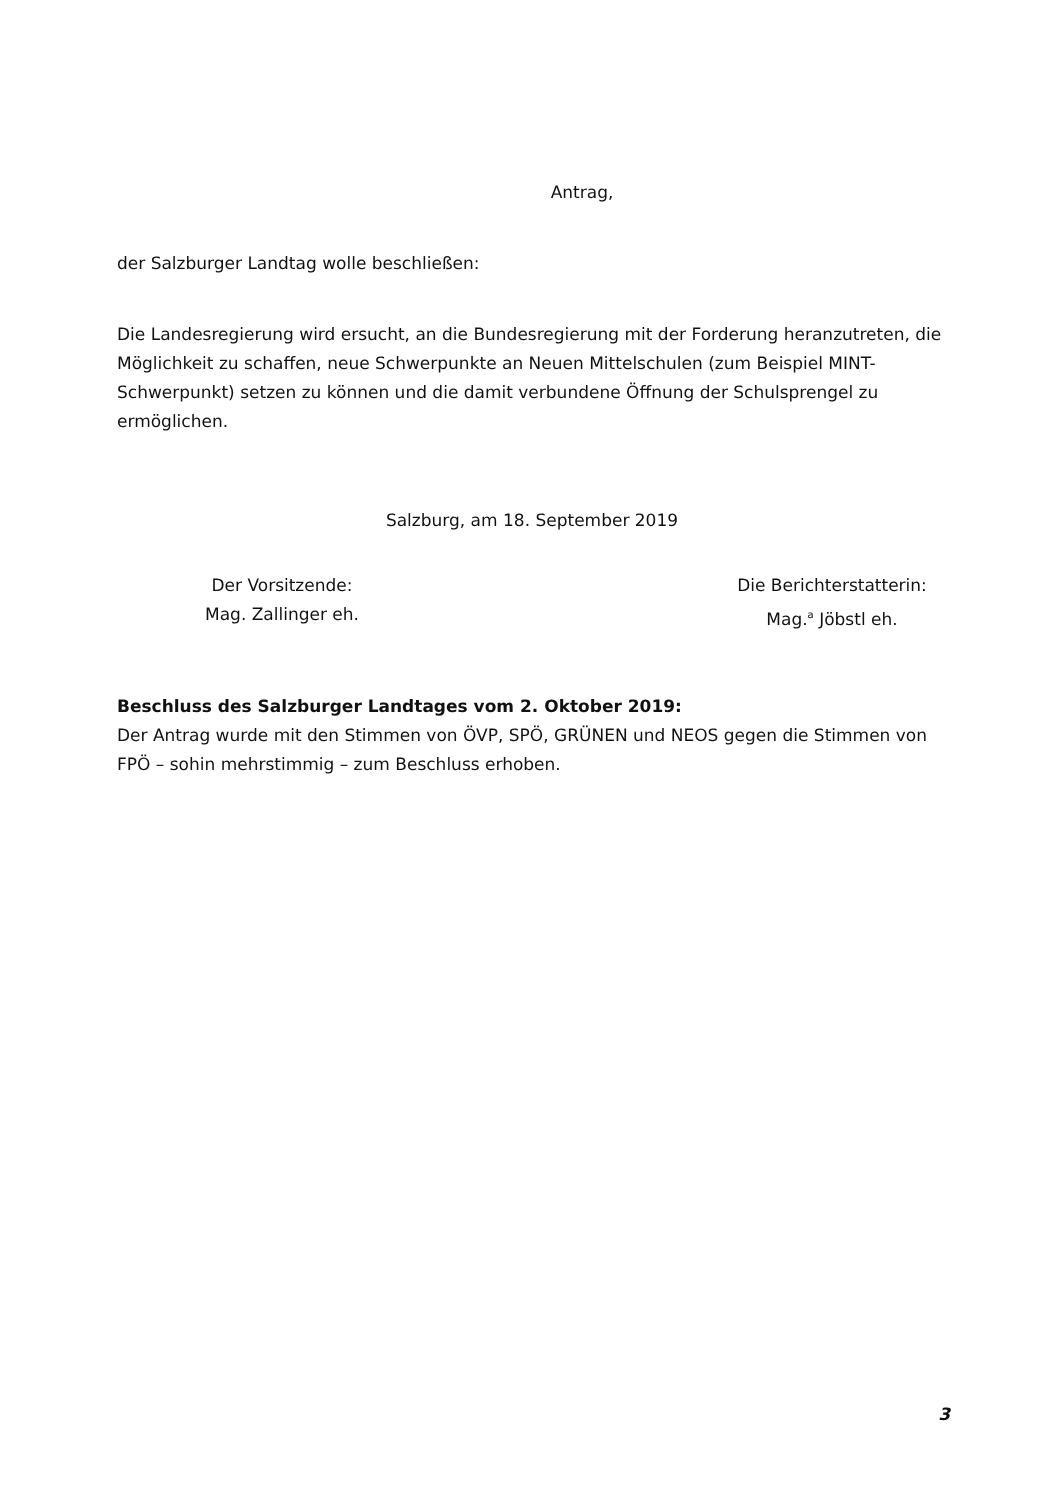Antrag,
der Salzburger Landtag wolle beschließen:
Die Landesregierung wird ersucht, an die Bundesregierung mit der Forderung heranzutreten, die Möglichkeit zu schaffen, neue Schwerpunkte an Neuen Mittelschulen (zum Beispiel MINT-Schwerpunkt) setzen zu können und die damit verbundene Öffnung der Schulsprengel zu ermöglichen.
Salzburg, am 18. September 2019
Der Vorsitzende:
Mag. Zallinger eh.
Die Berichterstatterin:
Mag.<sup>a</sup> Jöbstl eh.
Beschluss des Salzburger Landtages vom 2. Oktober 2019:
Der Antrag wurde mit den Stimmen von ÖVP, SPÖ, GRÜNEN und NEOS gegen die Stimmen von FPÖ – sohin mehrstimmig – zum Beschluss erhoben.
3